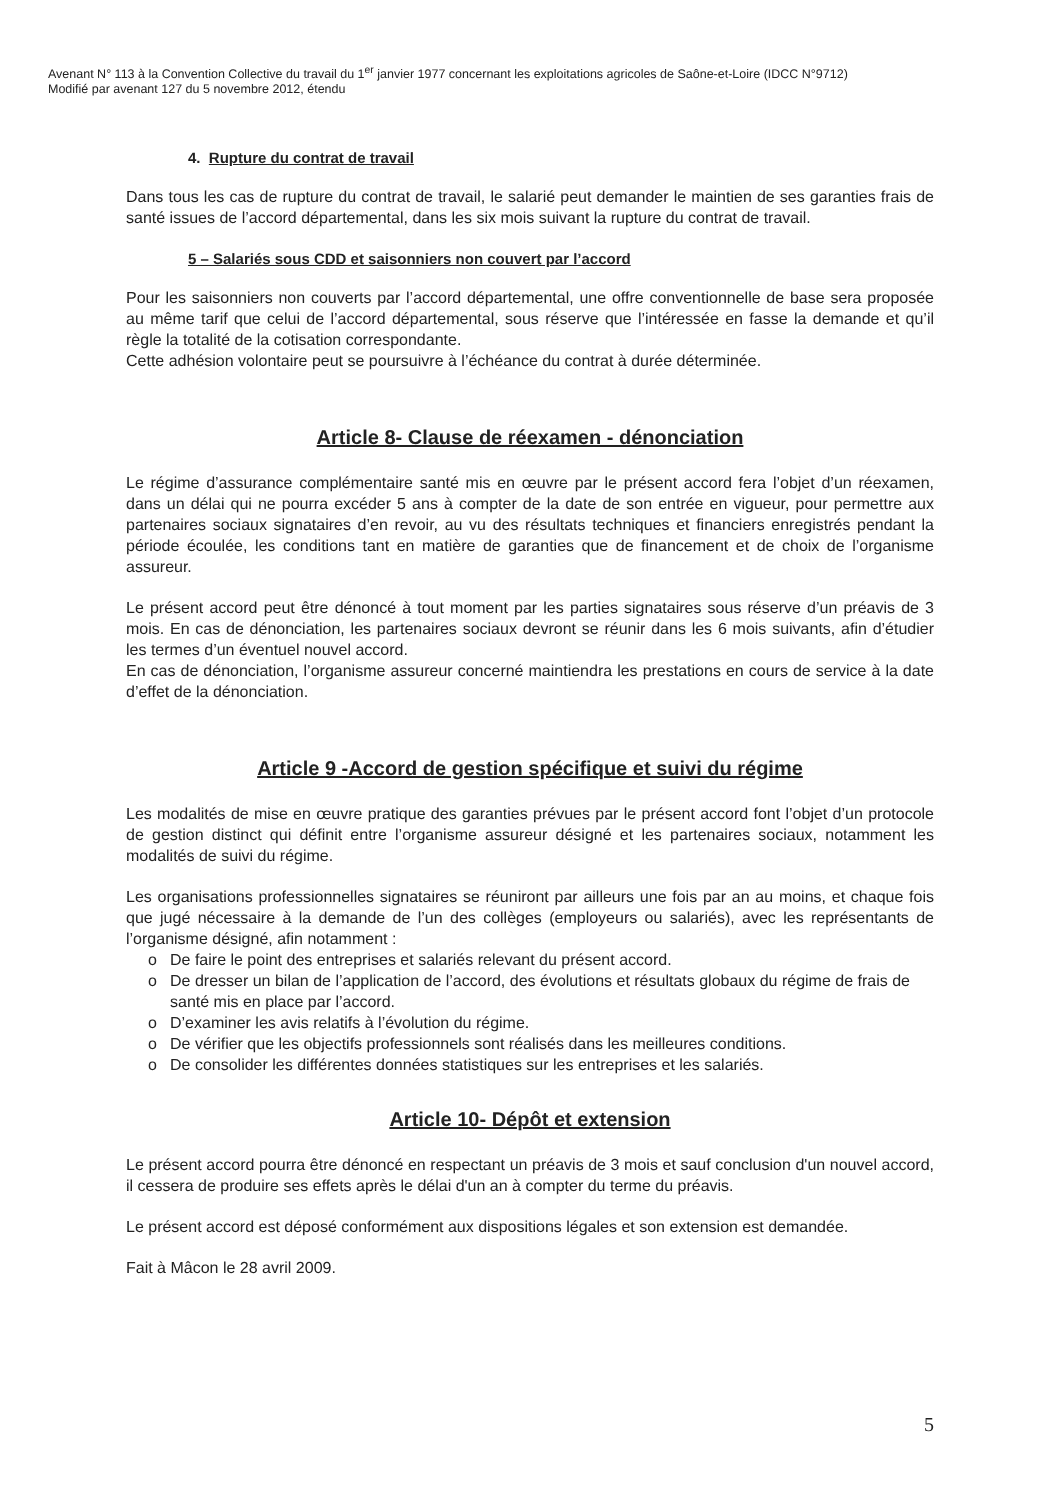Avenant N° 113 à la Convention Collective du travail du 1<sup>er</sup> janvier 1977 concernant les exploitations agricoles de Saône-et-Loire (IDCC N°9712)
Modifié par avenant 127 du 5 novembre 2012, étendu
4. Rupture du contrat de travail
Dans tous les cas de rupture du contrat de travail, le salarié peut demander le maintien de ses garanties frais de santé issues de l’accord départemental, dans les six mois suivant la rupture du contrat de travail.
5 – Salariés sous CDD et saisonniers non couvert par l’accord
Pour les saisonniers non couverts par l’accord départemental, une offre conventionnelle de base sera proposée au même tarif que celui de l’accord départemental, sous réserve que l’intéressée en fasse la demande et qu’il règle la totalité de la cotisation correspondante.
Cette adhésion volontaire peut se poursuivre à l’échéance du contrat à durée déterminée.
Article 8- Clause de réexamen - dénonciation
Le régime d’assurance complémentaire santé mis en œuvre par le présent accord fera l’objet d’un réexamen, dans un délai qui ne pourra excéder 5 ans à compter de la date de son entrée en vigueur, pour permettre aux partenaires sociaux signataires d’en revoir, au vu des résultats techniques et financiers enregistrés pendant la période écoulée, les conditions tant en matière de garanties que de financement et de choix de l’organisme assureur.
Le présent accord peut être dénoncé à tout moment par les parties signataires sous réserve d’un préavis de 3 mois. En cas de dénonciation, les partenaires sociaux devront se réunir dans les 6 mois suivants, afin d’étudier les termes d’un éventuel nouvel accord.
En cas de dénonciation, l’organisme assureur concerné maintiendra les prestations en cours de service à la date d’effet de la dénonciation.
Article 9 -Accord de gestion spécifique et suivi du régime
Les modalités de mise en œuvre pratique des garanties prévues par le présent accord font l’objet d’un protocole de gestion distinct qui définit entre l’organisme assureur désigné et les partenaires sociaux, notamment les modalités de suivi du régime.
Les organisations professionnelles signataires se réuniront par ailleurs une fois par an au moins, et chaque fois que jugé nécessaire à la demande de l’un des collèges (employeurs ou salariés), avec les représentants de l’organisme désigné, afin notamment :
o De faire le point des entreprises et salariés relevant du présent accord.
o De dresser un bilan de l’application de l’accord, des évolutions et résultats globaux du régime de frais de santé mis en place par l’accord.
o D’examiner les avis relatifs à l’évolution du régime.
o De vérifier que les objectifs professionnels sont réalisés dans les meilleures conditions.
o De consolider les différentes données statistiques sur les entreprises et les salariés.
Article 10- Dépôt et extension
Le présent accord pourra être dénoncé en respectant un préavis de 3 mois et sauf conclusion d'un nouvel accord, il cessera de produire ses effets après le délai d'un an à compter du terme du préavis.
Le présent accord est déposé conformément aux dispositions légales et son extension est demandée.
Fait à Mâcon le 28 avril 2009.
5